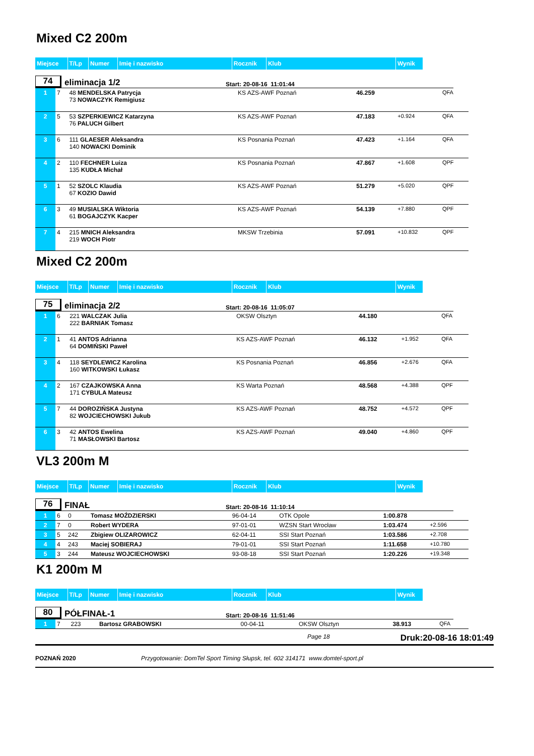Mixed C2 200m
| Miejsce | T/Lp | Numer | Imię i nazwisko | Rocznik | Klub | Wynik |
74
eliminacja 1/2
Start: 20-08-16 11:01:44
| 1 | 7 | 48 MENDELSKA Patrycja 73 NOWACZYK Remigiusz | KS AZS-AWF Poznań | 46.259 | | QFA |
| 2 | 5 | 53 SZPERKIEWICZ Katarzyna 76 PALUCH Gilbert | KS AZS-AWF Poznań | 47.183 | +0.924 | QFA |
| 3 | 6 | 111 GLAESER Aleksandra 140 NOWACKI Dominik | KS Posnania Poznań | 47.423 | +1.164 | QFA |
| 4 | 2 | 110 FECHNER Luiza 135 KUDŁA Michał | KS Posnania Poznań | 47.867 | +1.608 | QPF |
| 5 | 1 | 52 SZOLC Klaudia 67 KOZIO Dawid | KS AZS-AWF Poznań | 51.279 | +5.020 | QPF |
| 6 | 3 | 49 MUSIALSKA Wiktoria 61 BOGAJCZYK Kacper | KS AZS-AWF Poznań | 54.139 | +7.880 | QPF |
| 7 | 4 | 215 MNICH Aleksandra 219 WOCH Piotr | MKSW Trzebinia | 57.091 | +10.832 | QPF |
Mixed C2 200m
| Miejsce | T/Lp | Numer | Imię i nazwisko | Rocznik | Klub | Wynik |
75
eliminacja 2/2
Start: 20-08-16 11:05:07
| 1 | 6 | 221 WALCZAK Julia 222 BARNIAK Tomasz | OKSW Olsztyn | 44.180 | | QFA |
| 2 | 1 | 41 ANTOS Adrianna 64 DOMIŃSKI Paweł | KS AZS-AWF Poznań | 46.132 | +1.952 | QFA |
| 3 | 4 | 118 SEYDLEWICZ Karolina 160 WITKOWSKI Łukasz | KS Posnania Poznań | 46.856 | +2.676 | QFA |
| 4 | 2 | 167 CZAJKOWSKA Anna 171 CYBULA Mateusz | KS Warta Poznań | 48.568 | +4.388 | QPF |
| 5 | 7 | 44 DOROZIŃSKA Justyna 82 WOJCIECHOWSKI Jukub | KS AZS-AWF Poznań | 48.752 | +4.572 | QPF |
| 6 | 3 | 42 ANTOS Ewelina 71 MASŁOWSKI Bartosz | KS AZS-AWF Poznań | 49.040 | +4.860 | QPF |
VL3 200m M
| Miejsce | T/Lp | Numer | Imię i nazwisko | Rocznik | Klub | Wynik |
76
FINAŁ
Start: 20-08-16 11:10:14
| 1 | 6 | 0 | Tomasz MOŹDZIERSKI | 96-04-14 | OTK Opole | 1:00.878 | |
| 2 | 7 | 0 | Robert WYDERA | 97-01-01 | WZSN Start Wrocław | 1:03.474 | +2.596 |
| 3 | 5 | 242 | Zbigiew OLIZAROWICZ | 62-04-11 | SSI Start Poznań | 1:03.586 | +2.708 |
| 4 | 4 | 243 | Maciej SOBIERAJ | 79-01-01 | SSI Start Poznań | 1:11.658 | +10.780 |
| 5 | 3 | 244 | Mateusz WOJCIECHOWSKI | 93-08-18 | SSI Start Poznań | 1:20.226 | +19.348 |
K1 200m M
| Miejsce | T/Lp | Numer | Imię i nazwisko | Rocznik | Klub | Wynik |
80
PÓŁFINAŁ-1
Start: 20-08-16 11:51:46
| 1 | 7 | 223 | Bartosz GRABOWSKI | 00-04-11 | OKSW Olsztyn | 38.913 | QFA |
Page 18 Druk:20-08-16 18:01:49
POZNAŃ 2020 Przygotowanie: DomTel Sport Timing Słupsk, tel. 602 314171 www.domtel-sport.pl